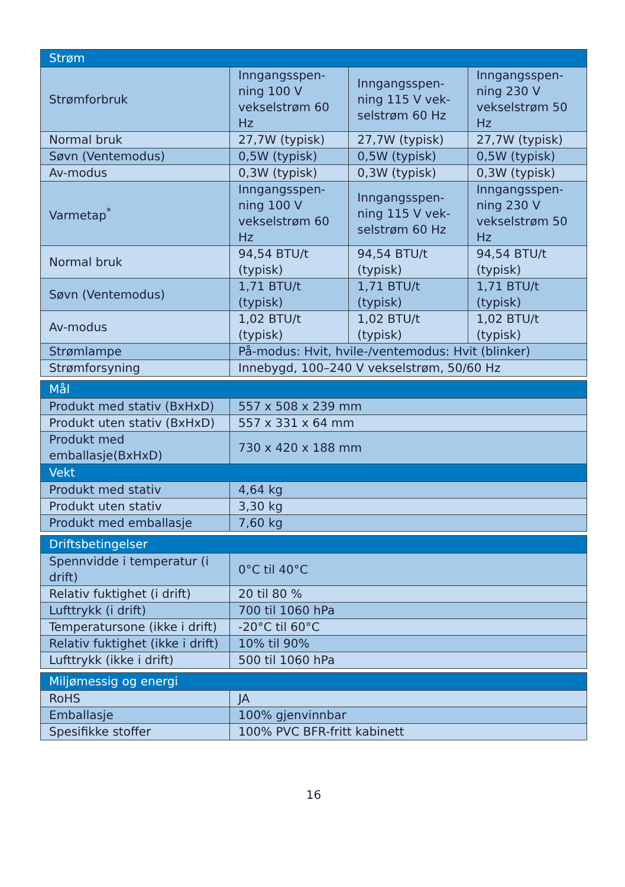| Strøm | | | |
| --- | --- | --- | --- |
| Strømforbruk | Inngangsspen-ning 100 V vekselstrøm 60 Hz | Inngangsspen-ning 115 V vek-selstrøm 60 Hz | Inngangsspen-ning 230 V vekselstrøm 50 Hz |
| Normal bruk | 27,7W (typisk) | 27,7W (typisk) | 27,7W (typisk) |
| Søvn (Ventemodus) | 0,5W (typisk) | 0,5W (typisk) | 0,5W (typisk) |
| Av-modus | 0,3W (typisk) | 0,3W (typisk) | 0,3W (typisk) |
| Varmetap<sup>*</sup> | Inngangsspen-ning 100 V vekselstrøm 60 Hz | Inngangsspen-ning 115 V vek-selstrøm 60 Hz | Inngangsspen-ning 230 V vekselstrøm 50 Hz |
| Normal bruk | 94,54 BTU/t (typisk) | 94,54 BTU/t (typisk) | 94,54 BTU/t (typisk) |
| Søvn (Ventemodus) | 1,71 BTU/t (typisk) | 1,71 BTU/t (typisk) | 1,71 BTU/t (typisk) |
| Av-modus | 1,02 BTU/t (typisk) | 1,02 BTU/t (typisk) | 1,02 BTU/t (typisk) |
| Strømlampe | På-modus: Hvit, hvile-/ventemodus: Hvit (blinker) | | |
| Strømforsyning | Innebygd, 100–240 V vekselstrøm, 50/60 Hz | | |
| Mål | |
| --- | --- |
| Produkt med stativ (BxHxD) | 557 x 508 x 239 mm |
| Produkt uten stativ (BxHxD) | 557 x 331 x 64 mm |
| Produkt med emballasje(BxHxD) | 730 x 420 x 188 mm |
| Vekt | |
| Produkt med stativ | 4,64 kg |
| Produkt uten stativ | 3,30 kg |
| Produkt med emballasje | 7,60 kg |
| Driftsbetingelser | |
| --- | --- |
| Spennvidde i temperatur (i drift) | 0°C til 40°C |
| Relativ fuktighet (i drift) | 20 til 80 % |
| Lufttrykk (i drift) | 700 til 1060 hPa |
| Temperatursone (ikke i drift) | -20°C til 60°C |
| Relativ fuktighet (ikke i drift) | 10% til 90% |
| Lufttrykk (ikke i drift) | 500 til 1060 hPa |
| Miljømessig og energi | |
| --- | --- |
| RoHS | JA |
| Emballasje | 100% gjenvinnbar |
| Spesifikke stoffer | 100% PVC BFR-fritt kabinett |
16